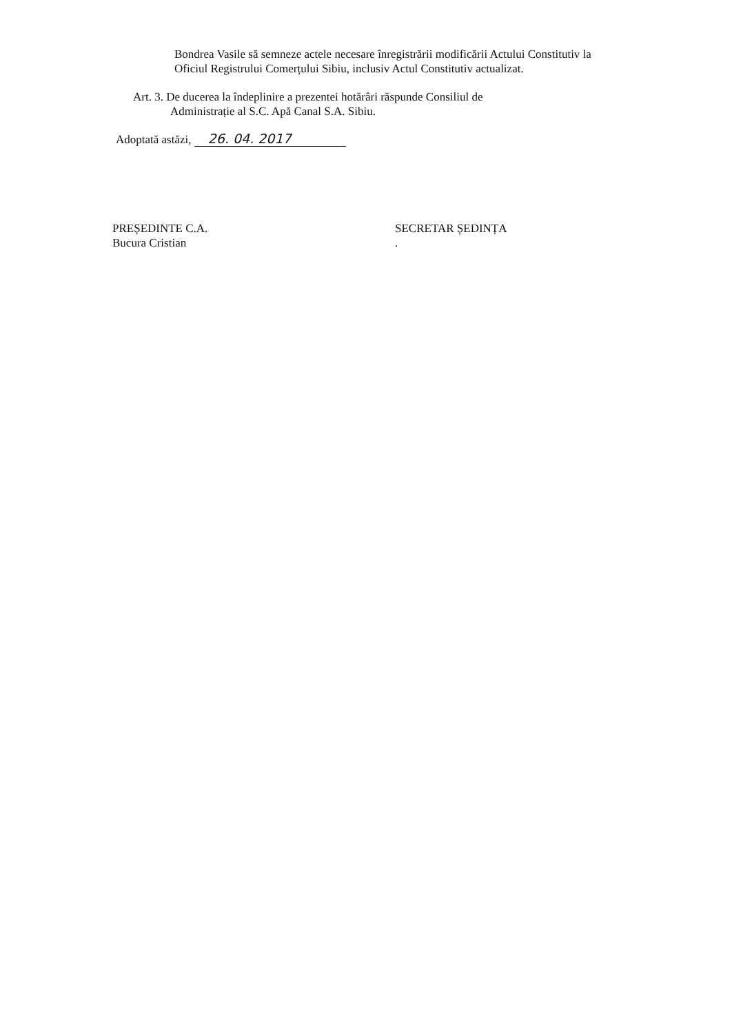Bondrea Vasile să semneze actele necesare înregistrării modificării Actului Constitutiv la Oficiul Registrului Comerțului Sibiu, inclusiv Actul Constitutiv actualizat.
Art. 3. De ducerea la îndeplinire a prezentei hotărâri răspunde Consiliul de
Administrație al S.C. Apă Canal S.A. Sibiu.
Adoptată astăzi, 26. 04. 2017
PREȘEDINTE C.A.
Bucura Cristian
SECRETAR ȘEDINȚA
.